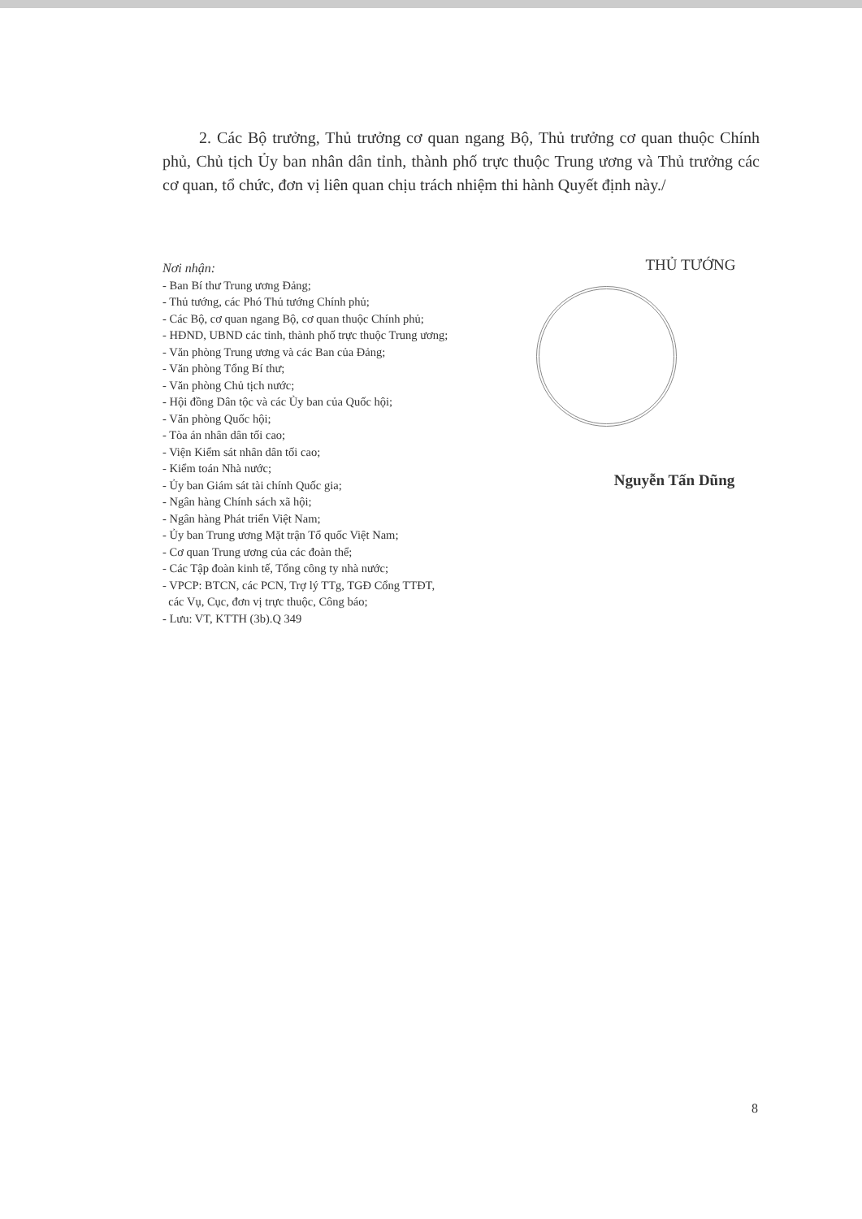2. Các Bộ trưởng, Thủ trưởng cơ quan ngang Bộ, Thủ trưởng cơ quan thuộc Chính phủ, Chủ tịch Ủy ban nhân dân tỉnh, thành phố trực thuộc Trung ương và Thủ trưởng các cơ quan, tổ chức, đơn vị liên quan chịu trách nhiệm thi hành Quyết định này./
Nơi nhận:
- Ban Bí thư Trung ương Đảng;
- Thủ tướng, các Phó Thủ tướng Chính phủ;
- Các Bộ, cơ quan ngang Bộ, cơ quan thuộc Chính phủ;
- HĐND, UBND các tỉnh, thành phố trực thuộc Trung ương;
- Văn phòng Trung ương và các Ban của Đảng;
- Văn phòng Tổng Bí thư;
- Văn phòng Chủ tịch nước;
- Hội đồng Dân tộc và các Ủy ban của Quốc hội;
- Văn phòng Quốc hội;
- Tòa án nhân dân tối cao;
- Viện Kiểm sát nhân dân tối cao;
- Kiểm toán Nhà nước;
- Ủy ban Giám sát tài chính Quốc gia;
- Ngân hàng Chính sách xã hội;
- Ngân hàng Phát triển Việt Nam;
- Ủy ban Trung ương Mặt trận Tổ quốc Việt Nam;
- Cơ quan Trung ương của các đoàn thể;
- Các Tập đoàn kinh tế, Tổng công ty nhà nước;
- VPCP: BTCN, các PCN, Trợ lý TTg, TGĐ Cổng TTĐT,
các Vụ, Cục, đơn vị trực thuộc, Công báo;
- Lưu: VT, KTTH (3b).Q 349
THỦ TƯỚNG
Nguyễn Tấn Dũng
8